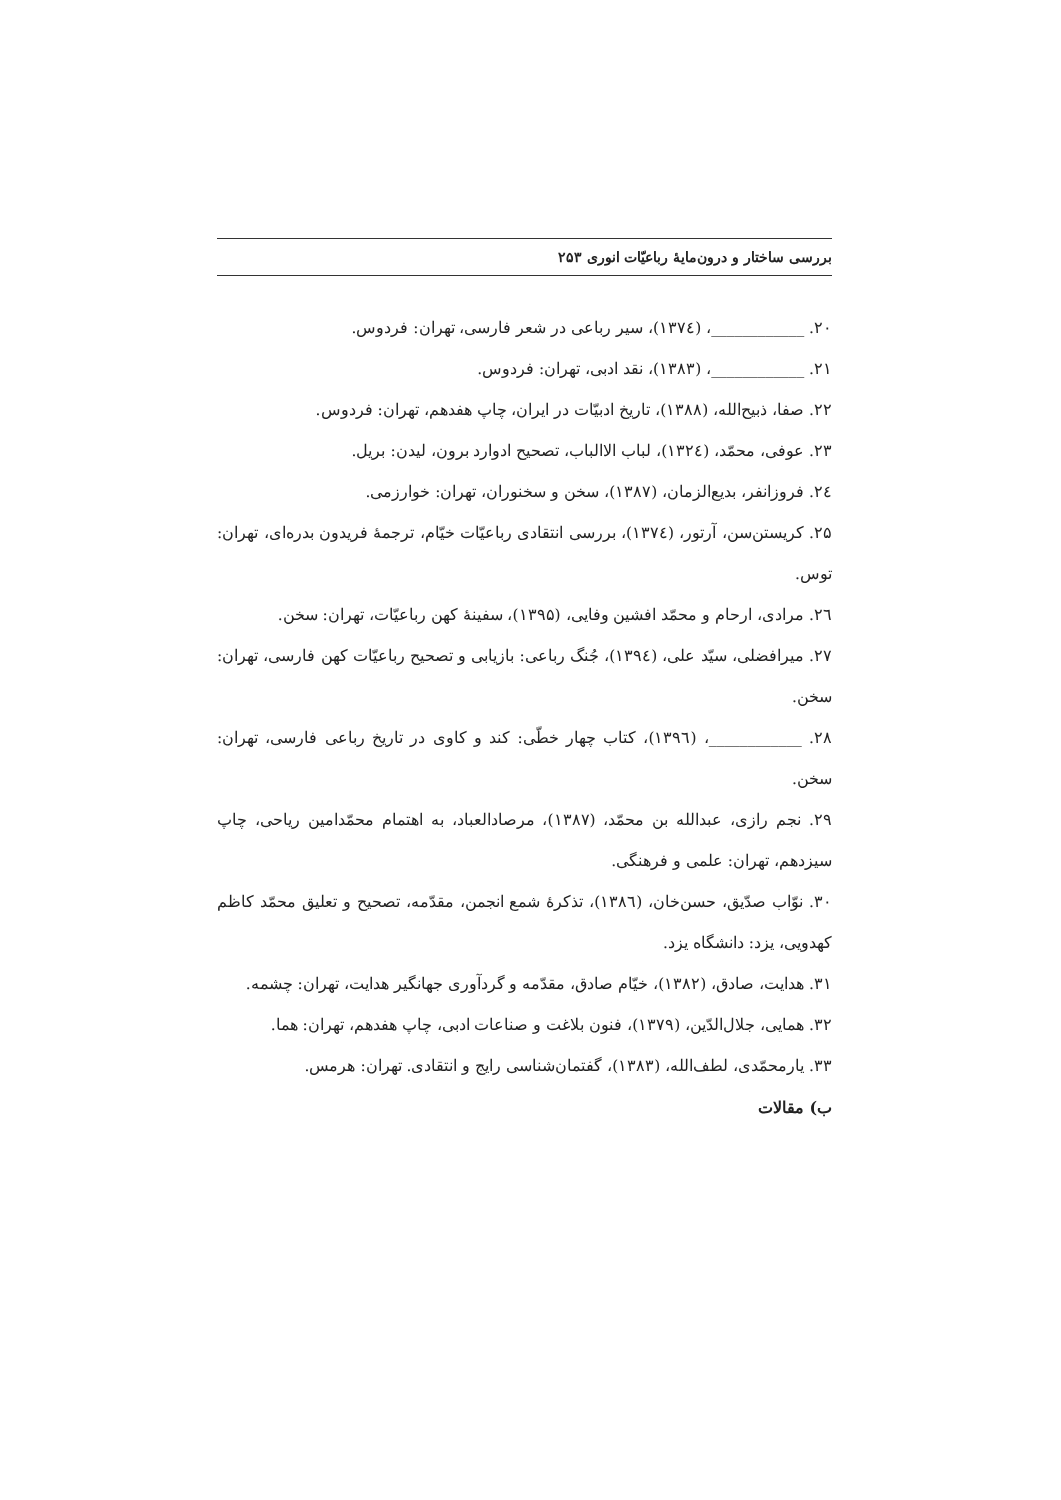بررسی ساختار و درون‌مایهٔ رباعیّات انوری ۲۵۳
۲۰. ____________، (۱۳۷٤)، سیر رباعی در شعر فارسی، تهران: فردوس.
۲۱. ____________، (۱۳۸۳)، نقد ادبی، تهران: فردوس.
۲۲. صفا، ذبیح‌الله، (۱۳۸۸)، تاریخ ادبیّات در ایران، چاپ هفدهم، تهران: فردوس.
۲۳. عوفی، محمّد، (۱۳۲٤)، لباب الاالباب، تصحیح ادوارد برون، لیدن: بریل.
۲٤. فروزانفر، بدیع‌الزمان، (۱۳۸۷)، سخن و سخنوران، تهران: خوارزمی.
۲۵. کریستن‌سن، آرتور، (۱۳۷٤)، بررسی انتقادی رباعیّات خیّام، ترجمهٔ فریدون بدره‌ای، تهران: توس.
۲٦. مرادی، ارحام و محمّد افشین وفایی، (۱۳۹۵)، سفینهٔ کهن رباعیّات، تهران: سخن.
۲۷. میرافضلی، سیّد علی، (۱۳۹٤)، جُنگ رباعی: بازیابی و تصحیح رباعیّات کهن فارسی، تهران: سخن.
۲۸. ____________، (۱۳۹٦)، کتاب چهار خطّی: کند و کاوی در تاریخ رباعی فارسی، تهران: سخن.
۲۹. نجم رازی، عبدالله بن محمّد، (۱۳۸۷)، مرصادالعباد، به اهتمام محمّدامین ریاحی، چاپ سیزدهم، تهران: علمی و فرهنگی.
۳۰. نوّاب صدّیق، حسن‌خان، (۱۳۸٦)، تذکرهٔ شمع انجمن، مقدّمه، تصحیح و تعلیق محمّد کاظم کهدویی، یزد: دانشگاه یزد.
۳۱. هدایت، صادق، (۱۳۸۲)، خیّام صادق، مقدّمه و گردآوری جهانگیر هدایت، تهران: چشمه.
۳۲. همایی، جلال‌الدّین، (۱۳۷۹)، فنون بلاغت و صناعات ادبی، چاپ هفدهم، تهران: هما.
۳۳. یارمحمّدی، لطف‌الله، (۱۳۸۳)، گفتمان‌شناسی رایج و انتقادی. تهران: هرمس.
ب) مقالات